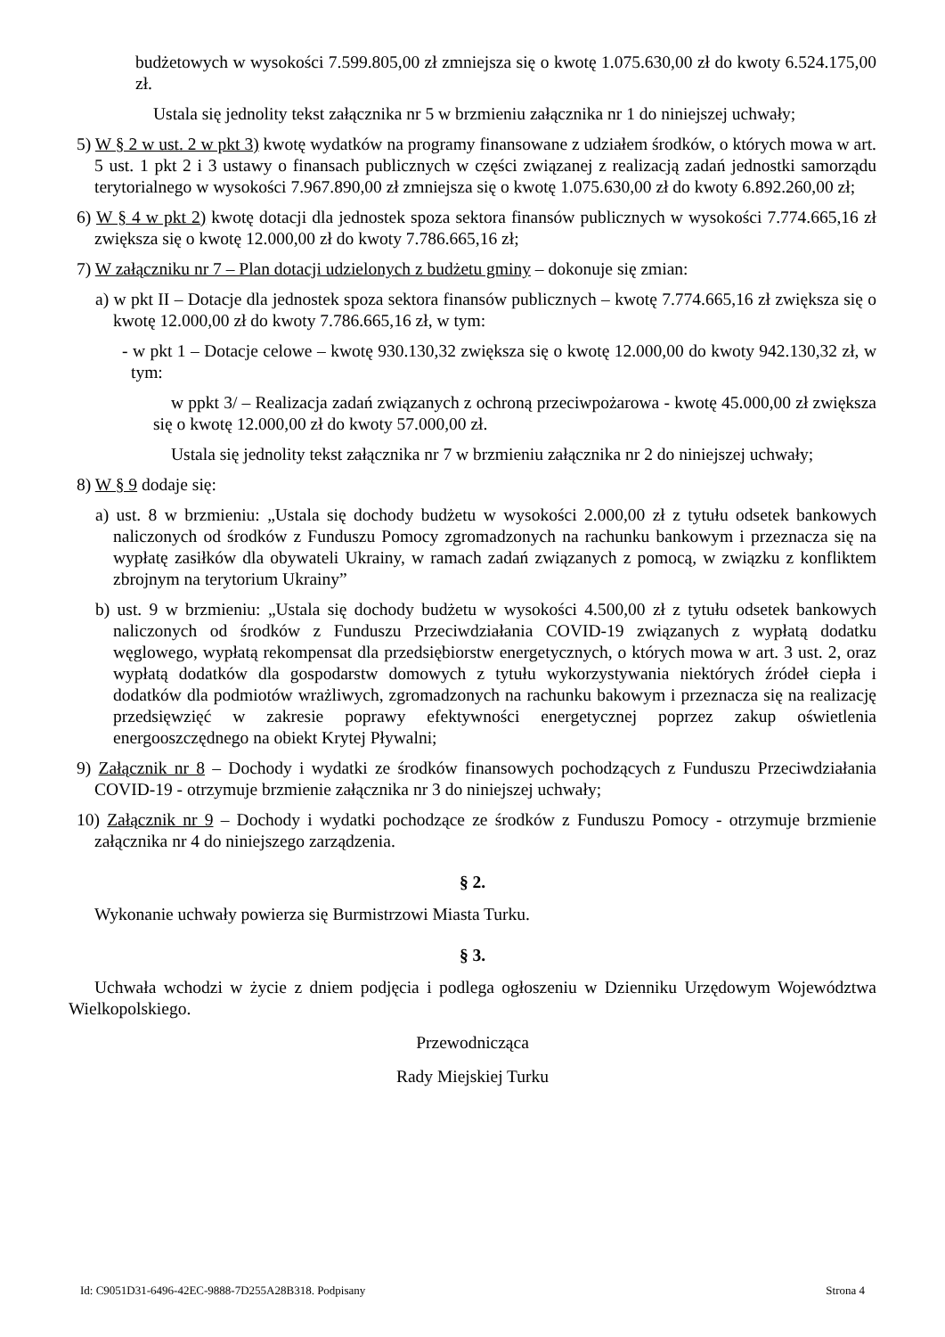budżetowych w wysokości 7.599.805,00 zł zmniejsza się o kwotę 1.075.630,00 zł do kwoty 6.524.175,00 zł.
Ustala się jednolity tekst załącznika nr 5 w brzmieniu załącznika nr 1 do niniejszej uchwały;
5) W § 2 w ust. 2 w pkt 3) kwotę wydatków na programy finansowane z udziałem środków, o których mowa w art. 5 ust. 1 pkt 2 i 3 ustawy o finansach publicznych w części związanej z realizacją zadań jednostki samorządu terytorialnego w wysokości 7.967.890,00 zł zmniejsza się o kwotę 1.075.630,00 zł do kwoty 6.892.260,00 zł;
6) W § 4 w pkt 2) kwotę dotacji dla jednostek spoza sektora finansów publicznych w wysokości 7.774.665,16 zł zwiększa się o kwotę 12.000,00 zł do kwoty 7.786.665,16 zł;
7) W załączniku nr 7 – Plan dotacji udzielonych z budżetu gminy – dokonuje się zmian:
a) w pkt II – Dotacje dla jednostek spoza sektora finansów publicznych – kwotę 7.774.665,16 zł zwiększa się o kwotę 12.000,00 zł do kwoty 7.786.665,16 zł, w tym:
- w pkt 1 – Dotacje celowe – kwotę 930.130,32 zwiększa się o kwotę 12.000,00 do kwoty 942.130,32 zł, w tym:
w ppkt 3/ – Realizacja zadań związanych z ochroną przeciwpożarowa - kwotę 45.000,00 zł zwiększa się o kwotę 12.000,00 zł do kwoty 57.000,00 zł.
Ustala się jednolity tekst załącznika nr 7 w brzmieniu załącznika nr 2 do niniejszej uchwały;
8) W § 9 dodaje się:
a) ust. 8 w brzmieniu: „Ustala się dochody budżetu w wysokości 2.000,00 zł z tytułu odsetek bankowych naliczonych od środków z Funduszu Pomocy zgromadzonych na rachunku bankowym i przeznacza się na wypłatę zasiłków dla obywateli Ukrainy, w ramach zadań związanych z pomocą, w związku z konfliktem zbrojnym na terytorium Ukrainy”
b) ust. 9 w brzmieniu: „Ustala się dochody budżetu w wysokości 4.500,00 zł z tytułu odsetek bankowych naliczonych od środków z Funduszu Przeciwdziałania COVID-19 związanych z wypłatą dodatku węglowego, wypłatą rekompensat dla przedsiębiorstw energetycznych, o których mowa w art. 3 ust. 2, oraz wypłatą dodatków dla gospodarstw domowych z tytułu wykorzystywania niektórych źródeł ciepła i dodatków dla podmiotów wrażliwych, zgromadzonych na rachunku bakowym i przeznacza się na realizację przedsięwzięć w zakresie poprawy efektywności energetycznej poprzez zakup oświetlenia energooszczędnego na obiekt Krytej Pływalni;
9) Załącznik nr 8 – Dochody i wydatki ze środków finansowych pochodzących z Funduszu Przeciwdziałania COVID-19 - otrzymuje brzmienie załącznika nr 3 do niniejszej uchwały;
10) Załącznik nr 9 – Dochody i wydatki pochodzące ze środków z Funduszu Pomocy - otrzymuje brzmienie załącznika nr 4 do niniejszego zarządzenia.
§ 2.
Wykonanie uchwały powierza się Burmistrzowi Miasta Turku.
§ 3.
Uchwała wchodzi w życie z dniem podjęcia i podlega ogłoszeniu w Dzienniku Urzędowym Województwa Wielkopolskiego.
Przewodnicząca
Rady Miejskiej Turku
Id: C9051D31-6496-42EC-9888-7D255A28B318. Podpisany Strona 4